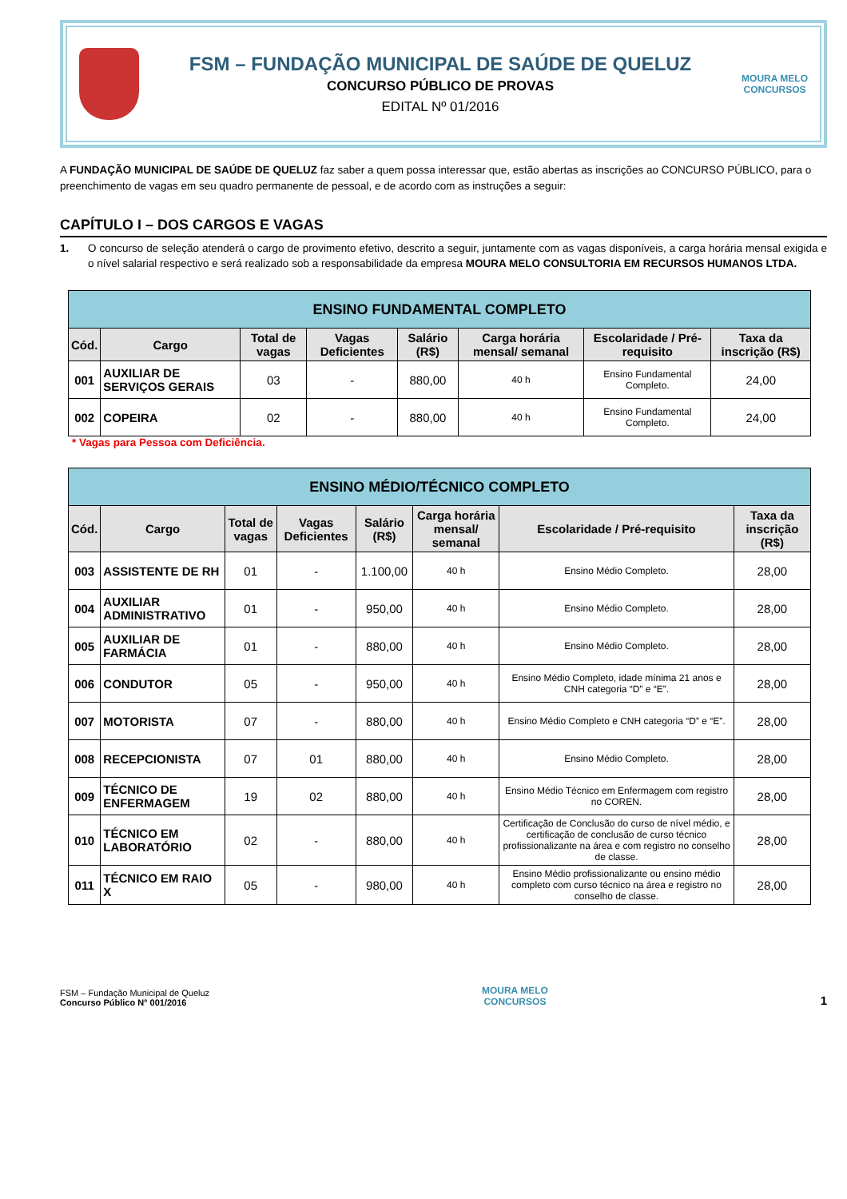FSM – FUNDAÇÃO MUNICIPAL DE SAÚDE DE QUELUZ
CONCURSO PÚBLICO DE PROVAS
EDITAL Nº 01/2016
MOURA MELO
CONCURSOS
A FUNDAÇÃO MUNICIPAL DE SAÚDE DE QUELUZ faz saber a quem possa interessar que, estão abertas as inscrições ao CONCURSO PÚBLICO, para o preenchimento de vagas em seu quadro permanente de pessoal, e de acordo com as instruções a seguir:
CAPÍTULO I – DOS CARGOS E VAGAS
1. O concurso de seleção atenderá o cargo de provimento efetivo, descrito a seguir, juntamente com as vagas disponíveis, a carga horária mensal exigida e o nível salarial respectivo e será realizado sob a responsabilidade da empresa MOURA MELO CONSULTORIA EM RECURSOS HUMANOS LTDA.
| ENSINO FUNDAMENTAL COMPLETO | | | | | | | |
| --- | --- | --- | --- | --- | --- | --- | --- |
| Cód. | Cargo | Total de vagas | Vagas Deficientes | Salário (R$) | Carga horária mensal/ semanal | Escolaridade / Pré-requisito | Taxa da inscrição (R$) |
| 001 | AUXILIAR DE SERVIÇOS GERAIS | 03 | - | 880,00 | 40 h | Ensino Fundamental Completo. | 24,00 |
| 002 | COPEIRA | 02 | - | 880,00 | 40 h | Ensino Fundamental Completo. | 24,00 |
* Vagas para Pessoa com Deficiência.
| ENSINO MÉDIO/TÉCNICO COMPLETO | | | | | | | |
| --- | --- | --- | --- | --- | --- | --- | --- |
| Cód. | Cargo | Total de vagas | Vagas Deficientes | Salário (R$) | Carga horária mensal/ semanal | Escolaridade / Pré-requisito | Taxa da inscrição (R$) |
| 003 | ASSISTENTE DE RH | 01 | - | 1.100,00 | 40 h | Ensino Médio Completo. | 28,00 |
| 004 | AUXILIAR ADMINISTRATIVO | 01 | - | 950,00 | 40 h | Ensino Médio Completo. | 28,00 |
| 005 | AUXILIAR DE FARMÁCIA | 01 | - | 880,00 | 40 h | Ensino Médio Completo. | 28,00 |
| 006 | CONDUTOR | 05 | - | 950,00 | 40 h | Ensino Médio Completo, idade mínima 21 anos e CNH categoria “D” e “E”. | 28,00 |
| 007 | MOTORISTA | 07 | - | 880,00 | 40 h | Ensino Médio Completo e CNH categoria “D” e “E”. | 28,00 |
| 008 | RECEPCIONISTA | 07 | 01 | 880,00 | 40 h | Ensino Médio Completo. | 28,00 |
| 009 | TÉCNICO DE ENFERMAGEM | 19 | 02 | 880,00 | 40 h | Ensino Médio Técnico em Enfermagem com registro no COREN. | 28,00 |
| 010 | TÉCNICO EM LABORATÓRIO | 02 | - | 880,00 | 40 h | Certificação de Conclusão do curso de nível médio, e certificação de conclusão de curso técnico profissionalizante na área e com registro no conselho de classe. | 28,00 |
| 011 | TÉCNICO EM RAIO X | 05 | - | 980,00 | 40 h | Ensino Médio profissionalizante ou ensino médio completo com curso técnico na área e registro no conselho de classe. | 28,00 |
FSM – Fundação Municipal de Queluz
Concurso Público N° 001/2016
MOURA MELO
CONCURSOS
1